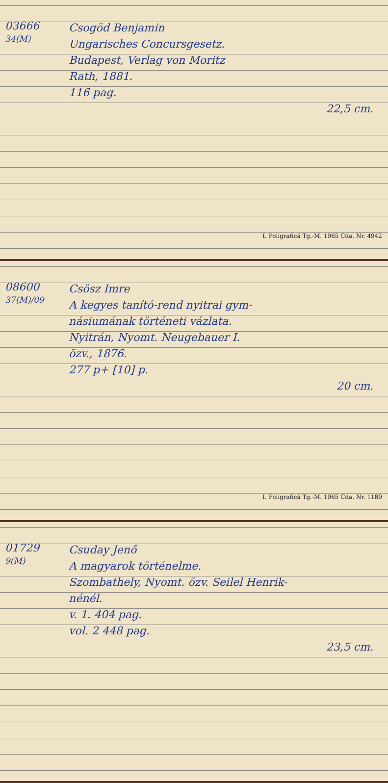03666
34(M)
Csogöd Benjamin
Ungarisches Concursgesetz.
Budapest, Verlag von Moritz
Rath, 1881.
116 pag.
22,5 cm.
I. Poligrafică Tg.-M. 1965 Cda. Nr. 4942
08600
37(M)/09
Csösz Imre
A kegyes tanító-rend nyitrai gym-
násiumának történeti vázlata.
Nyitrán, Nyomt. Neugebauer I.
özv., 1876.
277 p+ [10] p.
20 cm.
I. Poligrafică Tg.-M. 1965 Cda. Nr. 1189
01729
9(M)
Csuday Jenő
A magyarok történelme.
Szombathely, Nyomt. özv. Seilel Henrik-
nénél.
v. 1. 404 pag.
vol. 2 448 pag.
23,5 cm.